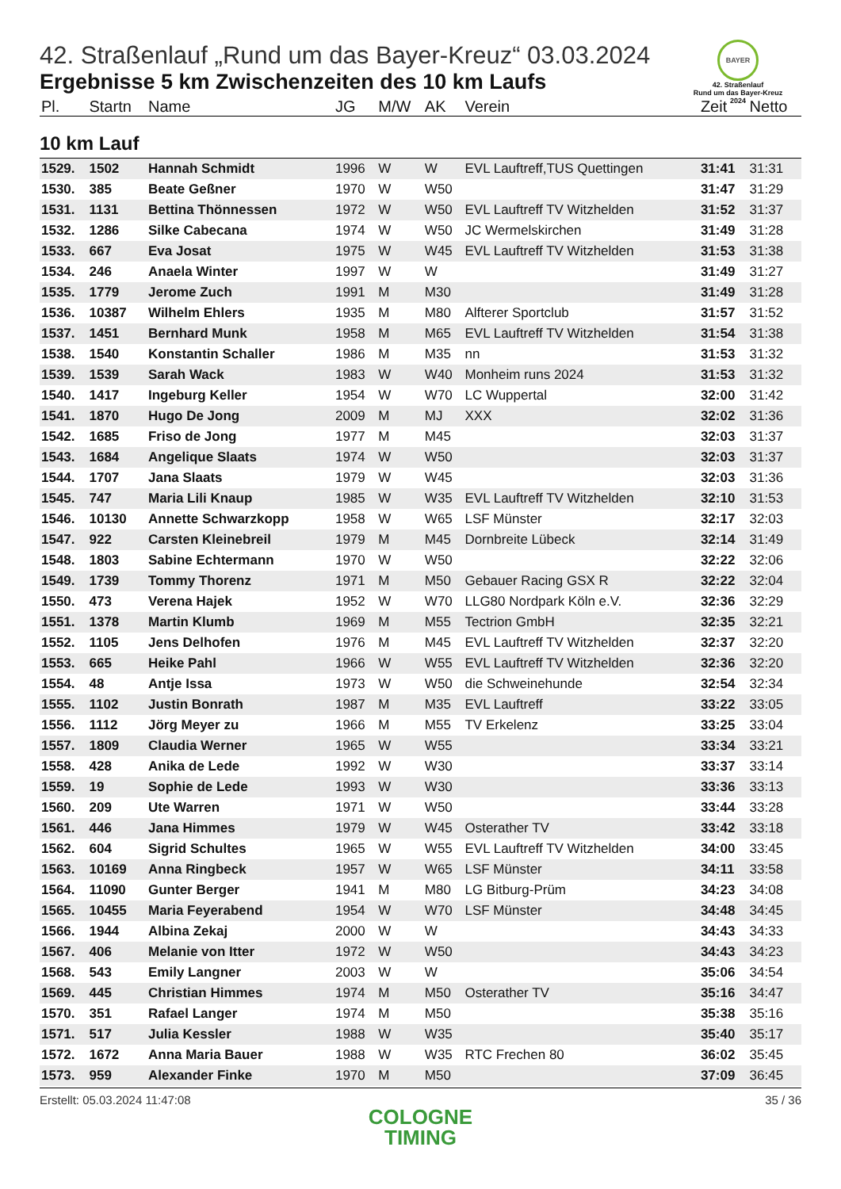BAYER
42. Straßenlauf
Rund um das Bayer-Kreuz
2024
42. Straßenlauf „Rund um das Bayer-Kreuz“ 03.03.2024
Ergebnisse 5 km Zwischenzeiten des 10 km Laufs
| Pl. | Startn | Name | JG | M/W | AK | Verein | Zeit | Netto |
| --- | --- | --- | --- | --- | --- | --- | --- | --- |
| 10 km Lauf | | | | | | | | |
| 1529. | 1502 | Hannah Schmidt | 1996 | W | W | EVL Lauftreff,TUS Quettingen | 31:41 | 31:31 |
| 1530. | 385 | Beate Geßner | 1970 | W | W50 | | 31:47 | 31:29 |
| 1531. | 1131 | Bettina Thönnessen | 1972 | W | W50 | EVL Lauftreff TV Witzhelden | 31:52 | 31:37 |
| 1532. | 1286 | Silke Cabecana | 1974 | W | W50 | JC Wermelskirchen | 31:49 | 31:28 |
| 1533. | 667 | Eva Josat | 1975 | W | W45 | EVL Lauftreff TV Witzhelden | 31:53 | 31:38 |
| 1534. | 246 | Anaela Winter | 1997 | W | W | | 31:49 | 31:27 |
| 1535. | 1779 | Jerome Zuch | 1991 | M | M30 | | 31:49 | 31:28 |
| 1536. | 10387 | Wilhelm Ehlers | 1935 | M | M80 | Alfterer Sportclub | 31:57 | 31:52 |
| 1537. | 1451 | Bernhard Munk | 1958 | M | M65 | EVL Lauftreff TV Witzhelden | 31:54 | 31:38 |
| 1538. | 1540 | Konstantin Schaller | 1986 | M | M35 | nn | 31:53 | 31:32 |
| 1539. | 1539 | Sarah Wack | 1983 | W | W40 | Monheim runs 2024 | 31:53 | 31:32 |
| 1540. | 1417 | Ingeburg Keller | 1954 | W | W70 | LC Wuppertal | 32:00 | 31:42 |
| 1541. | 1870 | Hugo De Jong | 2009 | M | MJ | XXX | 32:02 | 31:36 |
| 1542. | 1685 | Friso de Jong | 1977 | M | M45 | | 32:03 | 31:37 |
| 1543. | 1684 | Angelique Slaats | 1974 | W | W50 | | 32:03 | 31:37 |
| 1544. | 1707 | Jana Slaats | 1979 | W | W45 | | 32:03 | 31:36 |
| 1545. | 747 | Maria Lili Knaup | 1985 | W | W35 | EVL Lauftreff TV Witzhelden | 32:10 | 31:53 |
| 1546. | 10130 | Annette Schwarzkopp | 1958 | W | W65 | LSF Münster | 32:17 | 32:03 |
| 1547. | 922 | Carsten Kleinebreil | 1979 | M | M45 | Dornbreite Lübeck | 32:14 | 31:49 |
| 1548. | 1803 | Sabine Echtermann | 1970 | W | W50 | | 32:22 | 32:06 |
| 1549. | 1739 | Tommy Thorenz | 1971 | M | M50 | Gebauer Racing GSX R | 32:22 | 32:04 |
| 1550. | 473 | Verena Hajek | 1952 | W | W70 | LLG80 Nordpark Köln e.V. | 32:36 | 32:29 |
| 1551. | 1378 | Martin Klumb | 1969 | M | M55 | Tectrion GmbH | 32:35 | 32:21 |
| 1552. | 1105 | Jens Delhofen | 1976 | M | M45 | EVL Lauftreff TV Witzhelden | 32:37 | 32:20 |
| 1553. | 665 | Heike Pahl | 1966 | W | W55 | EVL Lauftreff TV Witzhelden | 32:36 | 32:20 |
| 1554. | 48 | Antje Issa | 1973 | W | W50 | die Schweinehunde | 32:54 | 32:34 |
| 1555. | 1102 | Justin Bonrath | 1987 | M | M35 | EVL Lauftreff | 33:22 | 33:05 |
| 1556. | 1112 | Jörg Meyer zu | 1966 | M | M55 | TV Erkelenz | 33:25 | 33:04 |
| 1557. | 1809 | Claudia Werner | 1965 | W | W55 | | 33:34 | 33:21 |
| 1558. | 428 | Anika de Lede | 1992 | W | W30 | | 33:37 | 33:14 |
| 1559. | 19 | Sophie de Lede | 1993 | W | W30 | | 33:36 | 33:13 |
| 1560. | 209 | Ute Warren | 1971 | W | W50 | | 33:44 | 33:28 |
| 1561. | 446 | Jana Himmes | 1979 | W | W45 | Osterather TV | 33:42 | 33:18 |
| 1562. | 604 | Sigrid Schultes | 1965 | W | W55 | EVL Lauftreff TV Witzhelden | 34:00 | 33:45 |
| 1563. | 10169 | Anna Ringbeck | 1957 | W | W65 | LSF Münster | 34:11 | 33:58 |
| 1564. | 11090 | Gunter Berger | 1941 | M | M80 | LG Bitburg-Prüm | 34:23 | 34:08 |
| 1565. | 10455 | Maria Feyerabend | 1954 | W | W70 | LSF Münster | 34:48 | 34:45 |
| 1566. | 1944 | Albina Zekaj | 2000 | W | W | | 34:43 | 34:33 |
| 1567. | 406 | Melanie von Itter | 1972 | W | W50 | | 34:43 | 34:23 |
| 1568. | 543 | Emily Langner | 2003 | W | W | | 35:06 | 34:54 |
| 1569. | 445 | Christian Himmes | 1974 | M | M50 | Osterather TV | 35:16 | 34:47 |
| 1570. | 351 | Rafael Langer | 1974 | M | M50 | | 35:38 | 35:16 |
| 1571. | 517 | Julia Kessler | 1988 | W | W35 | | 35:40 | 35:17 |
| 1572. | 1672 | Anna Maria Bauer | 1988 | W | W35 | RTC Frechen 80 | 36:02 | 35:45 |
| 1573. | 959 | Alexander Finke | 1970 | M | M50 | | 37:09 | 36:45 |
Erstellt: 05.03.2024 11:47:08 35 / 36
COLOGNE
TIMING